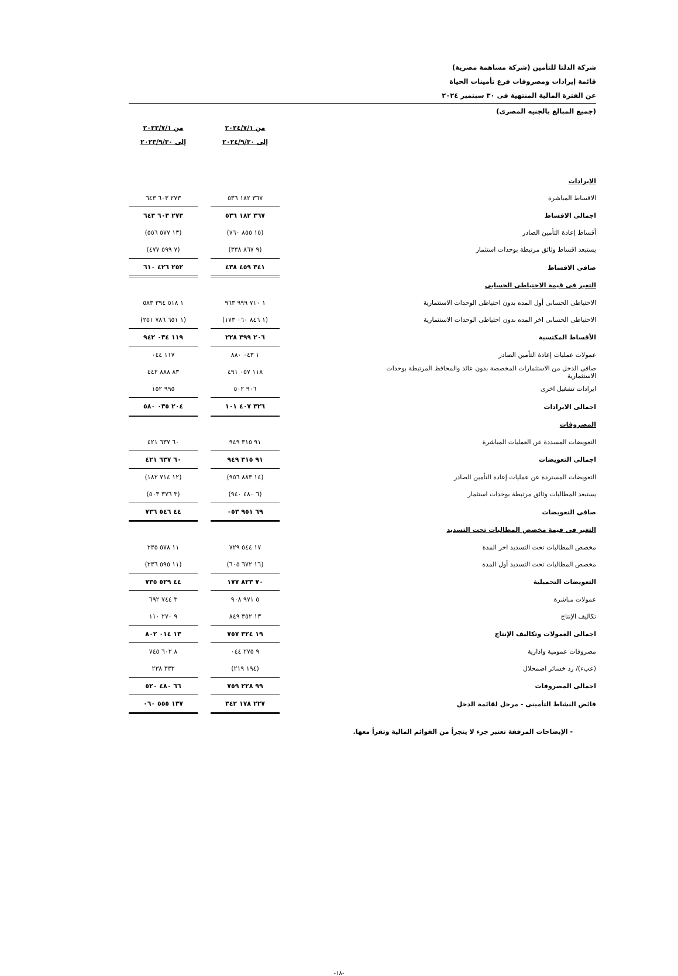شركة الدلتا للتأمين (شركة مساهمة مصرية)
قائمة إيرادات ومصروفات فرع تأمينات الحياة
عن الفترة المالية المنتهية فى ٣٠ سبتمبر ٢٠٢٤
(جميع المبالغ بالجنيه المصرى)
| | | من ٢٠٢٤/٧/١ إلى ٢٠٢٤/٩/٣٠ | | من ٢٠٢٣/٧/١ إلى ٢٠٢٣/٩/٣٠ |
| الايرادات | | | | |
| الاقساط المباشرة | | ٣٦٧ ١٨٢ ٥٣٦ | | ٢٧٣ ٦٠٣ ٦٤٣ |
| اجمالى الاقساط | | ٣٦٧ ١٨٢ ٥٣٦ | | ٢٧٣ ٦٠٣ ٦٤٣ |
| أقساط إعادة التأمين الصادر | | (١٥ ٨٥٥ ٧٦٠) | | (١٣ ٥٧٧ ٥٥٦) |
| يستبعد اقساط وثائق مرتبطة بوحدات استثمار | | (٩ ٨٦٧ ٣٣٨) | | (٧ ٥٩٩ ٤٧٧) |
| صافى الاقساط | | ٣٤١ ٤٥٩ ٤٣٨ | | ٢٥٢ ٤٢٦ ٦١٠ |
| التغير فى قيمة الاحتياطى الحسابى | | | | |
| الاحتياطى الحسابى أول المده بدون احتياطى الوحدات الاستثمارية | | ١ ٧١٠ ٩٩٩ ٩٦٣ | | ١ ٥١٨ ٣٩٤ ٥٨٣ |
| الاحتياطى الحسابى اخر المده بدون احتياطى الوحدات الاستثمارية | | (١ ٨٤٦ ٠٦٠ ١٧٣) | | (١ ٦٥١ ٧٨٦ ٢٥١) |
| الأقساط المكتسبة | | ٢٠٦ ٣٩٩ ٢٢٨ | | ١١٩ ٠٣٤ ٩٤٢ |
| عمولات عمليات إعادة التأمين الصادر | | ١ ٠٤٣ ٨٨٠ | | ١١٧ ٠٤٤ |
| صافى الدخل من الاستثمارات المخصصة بدون عائد والمحافظ المرتبطة بوحدات الاستثمارية | | ١١٨ ٠٥٧ ٤٩١ | | ٨٣ ٨٨٨ ٤٤٢ |
| ايرادات تشغيل اخرى | | ٩٠٦ ٥٠٢ | | ٩٩٥ ١٥٢ |
| اجمالى الايرادات | | ٣٢٦ ٤٠٧ ١٠١ | | ٢٠٤ ٠٣٥ ٥٨٠ |
| المصروفات | | | | |
| التعويضات المسددة عن العمليات المباشرة | | ٩١ ٣١٥ ٩٤٩ | | ٦٠ ٦٣٧ ٤٢١ |
| اجمالى التعويضات | | ٩١ ٣١٥ ٩٤٩ | | ٦٠ ٦٣٧ ٤٢١ |
| التعويضات المستردة عن عمليات إعادة التأمين الصادر | | (١٤ ٨٨٣ ٩٥٦) | | (١٢ ٧١٤ ١٨٢) |
| يستبعد المطالبات وثائق مرتبطة بوحدات استثمار | | (٦ ٤٨٠ ٩٤٠) | | (٣ ٣٧٦ ٥٠٣) |
| صافى التعويضات | | ٦٩ ٩٥١ ٠٥٣ | | ٤٤ ٥٤٦ ٧٣٦ |
| التغير فى قيمة مخصص المطالبات تحت التسديد | | | | |
| مخصص المطالبات تحت التسديد اخر المدة | | ١٧ ٥٤٤ ٧٢٩ | | ١١ ٥٧٨ ٢٣٥ |
| مخصص المطالبات تحت التسديد أول المدة | | (١٦ ٦٧٢ ٦٠٥) | | (١١ ٥٩٥ ٢٣٦) |
| التعويضات التحميلية | | ٧٠ ٨٢٣ ١٧٧ | | ٤٤ ٥٢٩ ٧٣٥ |
| عمولات مباشرة | | ٥ ٩٧١ ٩٠٨ | | ٣ ٧٤٤ ٦٩٢ |
| تكاليف الإنتاج | | ١٣ ٣٥٢ ٨٤٩ | | ٩ ٢٧٠ ١١٠ |
| اجمالى العمولات وتكاليف الإنتاج | | ١٩ ٣٢٤ ٧٥٧ | | ١٣ ٠١٤ ٨٠٢ |
| مصروفات عمومية وادارية | | ٩ ٢٧٥ ٠٤٤ | | ٨ ٦٠٢ ٧٤٥ |
| (عبء)/ رد خسائر اضمحلال | | (١٩٤ ٢١٩) | | ٣٣٣ ٢٣٨ |
| اجمالى المصروفات | | ٩٩ ٢٢٨ ٧٥٩ | | ٦٦ ٤٨٠ ٥٢٠ |
| فائض النشاط التأمينى - مرحل لقائمة الدخل | | ٢٢٧ ١٧٨ ٣٤٢ | | ١٣٧ ٥٥٥ ٠٦٠ |
- الإيضاحات المرفقة تعتبر جزء لا يتجزأ من القوائم المالية وتقرأ معها.
-١٨-